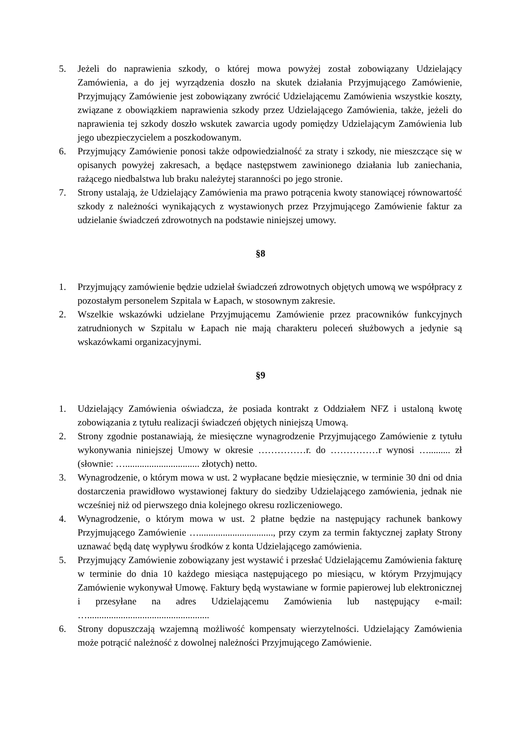5. Jeżeli do naprawienia szkody, o której mowa powyżej został zobowiązany Udzielający Zamówienia, a do jej wyrządzenia doszło na skutek działania Przyjmującego Zamówienie, Przyjmujący Zamówienie jest zobowiązany zwrócić Udzielającemu Zamówienia wszystkie koszty, związane z obowiązkiem naprawienia szkody przez Udzielającego Zamówienia, także, jeżeli do naprawienia tej szkody doszło wskutek zawarcia ugody pomiędzy Udzielającym Zamówienia lub jego ubezpieczycielem a poszkodowanym.
6. Przyjmujący Zamówienie ponosi także odpowiedzialność za straty i szkody, nie mieszczące się w opisanych powyżej zakresach, a będące następstwem zawinionego działania lub zaniechania, rażącego niedbalstwa lub braku należytej staranności po jego stronie.
7. Strony ustalają, że Udzielający Zamówienia ma prawo potrącenia kwoty stanowiącej równowartość szkody z należności wynikających z wystawionych przez Przyjmującego Zamówienie faktur za udzielanie świadczeń zdrowotnych na podstawie niniejszej umowy.
§8
1. Przyjmujący zamówienie będzie udzielał świadczeń zdrowotnych objętych umową we współpracy z pozostałym personelem Szpitala w Łapach, w stosownym zakresie.
2. Wszelkie wskazówki udzielane Przyjmującemu Zamówienie przez pracowników funkcyjnych zatrudnionych w Szpitalu w Łapach nie mają charakteru poleceń służbowych a jedynie są wskazówkami organizacyjnymi.
§9
1. Udzielający Zamówienia oświadcza, że posiada kontrakt z Oddziałem NFZ i ustaloną kwotę zobowiązania z tytułu realizacji świadczeń objętych niniejszą Umową.
2. Strony zgodnie postanawiają, że miesięczne wynagrodzenie Przyjmującego Zamówienie z tytułu wykonywania niniejszej Umowy w okresie ……………r. do ……………r wynosi …......... zł (słownie: …............................... złotych) netto.
3. Wynagrodzenie, o którym mowa w ust. 2 wypłacane będzie miesięcznie, w terminie 30 dni od dnia dostarczenia prawidłowo wystawionej faktury do siedziby Udzielającego zamówienia, jednak nie wcześniej niż od pierwszego dnia kolejnego okresu rozliczeniowego.
4. Wynagrodzenie, o którym mowa w ust. 2 płatne będzie na następujący rachunek bankowy Przyjmującego Zamówienie …..............................., przy czym za termin faktycznej zapłaty Strony uznawać będą datę wypływu środków z konta Udzielającego zamówienia.
5. Przyjmujący Zamówienie zobowiązany jest wystawić i przesłać Udzielającemu Zamówienia fakturę w terminie do dnia 10 każdego miesiąca następującego po miesiącu, w którym Przyjmujący Zamówienie wykonywał Umowę. Faktury będą wystawiane w formie papierowej lub elektronicznej i przesyłane na adres Udzielającemu Zamówienia lub następujący e-mail: …...................................................
6. Strony dopuszczają wzajemną możliwość kompensaty wierzytelności. Udzielający Zamówienia może potrącić należność z dowolnej należności Przyjmującego Zamówienie.